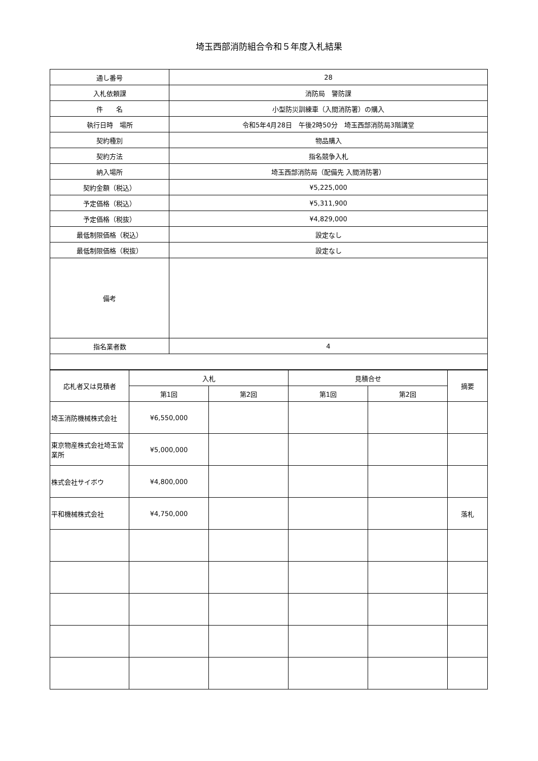埼玉西部消防組合令和５年度入札結果
| 通し番号 | 28 |
| 入札依頼課 | 消防局 警防課 |
| 件 名 | 小型防災訓練車（入間消防署）の購入 |
| 執行日時 場所 | 令和5年4月28日 午後2時50分 埼玉西部消防局3階講堂 |
| 契約種別 | 物品購入 |
| 契約方法 | 指名競争入札 |
| 納入場所 | 埼玉西部消防局（配備先 入間消防署） |
| 契約金額（税込） | ¥5,225,000 |
| 予定価格（税込） | ¥5,311,900 |
| 予定価格（税抜） | ¥4,829,000 |
| 最低制限価格（税込） | 設定なし |
| 最低制限価格（税抜） | 設定なし |
| 備考 | |
| 指名業者数 | 4 |
| 応札者又は見積者 | 入札 | | 見積合せ | | 摘要 |
| --- | --- | --- | --- | --- | --- |
| | 第1回 | 第2回 | 第1回 | 第2回 | |
| 埼玉消防機械株式会社 | ¥6,550,000 | | | | |
| 東京物産株式会社埼玉営業所 | ¥5,000,000 | | | | |
| 株式会社サイボウ | ¥4,800,000 | | | | |
| 平和機械株式会社 | ¥4,750,000 | | | | 落札 |